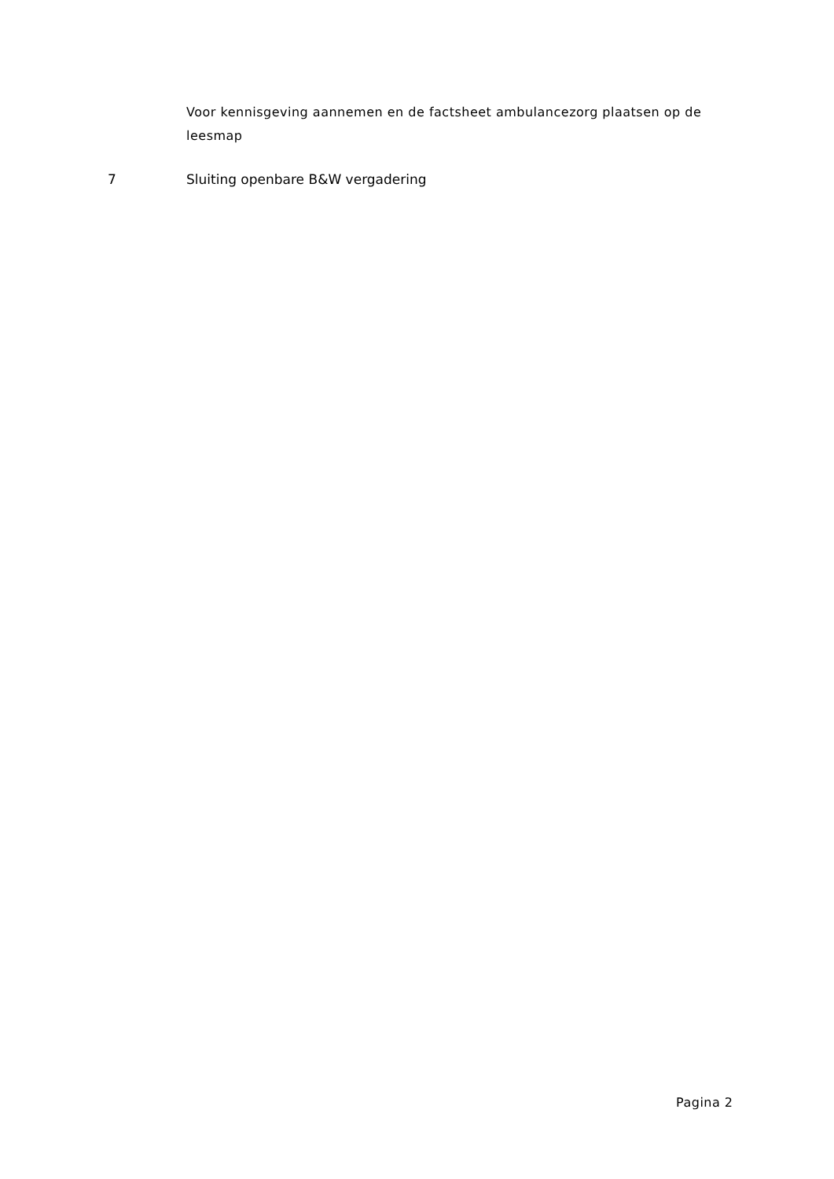Voor kennisgeving aannemen en de factsheet ambulancezorg plaatsen op de leesmap
7 Sluiting openbare B&W vergadering
Pagina 2